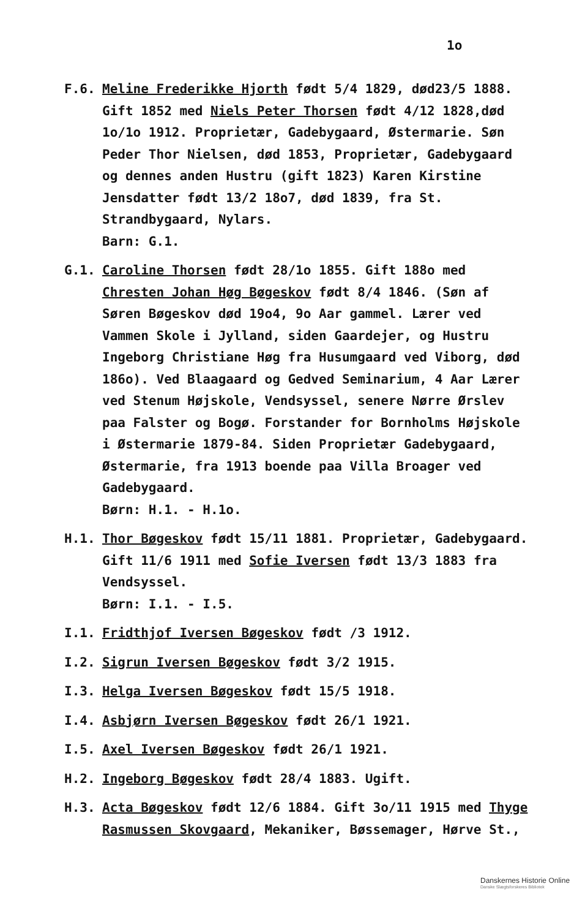1o
F.6. Meline Frederikke Hjorth født 5/4 1829, død23/5 1888. Gift 1852 med Niels Peter Thorsen født 4/12 1828,død 1o/1o 1912. Proprietær, Gadebygaard, Østermarie. Søn Peder Thor Nielsen, død 1853, Proprietær, Gadebygaard og dennes anden Hustru (gift 1823) Karen Kirstine Jensdatter født 13/2 18o7, død 1839, fra St. Strandbygaard, Nylars.
Barn: G.1.
G.1. Caroline Thorsen født 28/1o 1855. Gift 188o med Chresten Johan Høg Bøgeskov født 8/4 1846. (Søn af Søren Bøgeskov død 19o4, 9o Aar gammel. Lærer ved Vammen Skole i Jylland, siden Gaardejer, og Hustru Ingeborg Christiane Høg fra Husumgaard ved Viborg, død 186o). Ved Blaagaard og Gedved Seminarium, 4 Aar Lærer ved Stenum Højskole, Vendsyssel, senere Nørre Ørslev paa Falster og Bogø. Forstander for Bornholms Højskole i Østermarie 1879-84. Siden Proprietær Gadebygaard, Østermarie, fra 1913 boende paa Villa Broager ved Gadebygaard.
Børn: H.1. - H.1o.
H.1. Thor Bøgeskov født 15/11 1881. Proprietær, Gadebygaard. Gift 11/6 1911 med Sofie Iversen født 13/3 1883 fra Vendsyssel.
Børn: I.1. - I.5.
I.1. Fridthjof Iversen Bøgeskov født /3 1912.
I.2. Sigrun Iversen Bøgeskov født 3/2 1915.
I.3. Helga Iversen Bøgeskov født 15/5 1918.
I.4. Asbjørn Iversen Bøgeskov født 26/1 1921.
I.5. Axel Iversen Bøgeskov født 26/1 1921.
H.2. Ingeborg Bøgeskov født 28/4 1883. Ugift.
H.3. Acta Bøgeskov født 12/6 1884. Gift 3o/11 1915 med Thyge Rasmussen Skovgaard, Mekaniker, Bøssemager, Hørve St.,
Danskernes Historie Online
Danske Slægtsforskeres Bibliotek